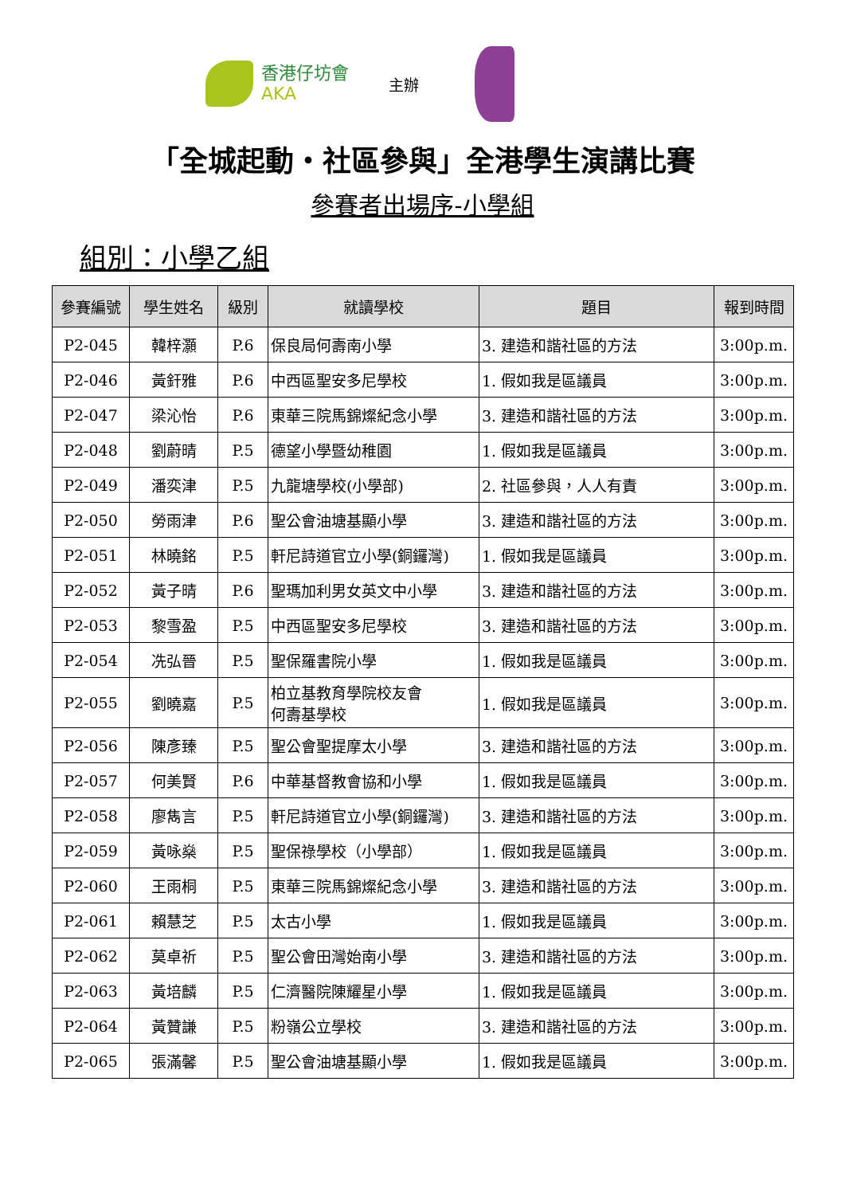香港仔坊會
AKA
主辦
「全城起動‧社區參與」全港學生演講比賽
參賽者出場序-小學組
組別：小學乙組
| 參賽編號 | 學生姓名 | 級別 | 就讀學校 | 題目 | 報到時間 |
| --- | --- | --- | --- | --- | --- |
| P2-045 | 韓梓灝 | P.6 | 保良局何壽南小學 | 3. 建造和諧社區的方法 | 3:00p.m. |
| P2-046 | 黃釬雅 | P.6 | 中西區聖安多尼學校 | 1. 假如我是區議員 | 3:00p.m. |
| P2-047 | 梁沁怡 | P.6 | 東華三院馬錦燦紀念小學 | 3. 建造和諧社區的方法 | 3:00p.m. |
| P2-048 | 劉蔚晴 | P.5 | 德望小學暨幼稚園 | 1. 假如我是區議員 | 3:00p.m. |
| P2-049 | 潘奕津 | P.5 | 九龍塘學校(小學部) | 2. 社區參與，人人有責 | 3:00p.m. |
| P2-050 | 勞雨津 | P.6 | 聖公會油塘基顯小學 | 3. 建造和諧社區的方法 | 3:00p.m. |
| P2-051 | 林曉銘 | P.5 | 軒尼詩道官立小學(銅鑼灣) | 1. 假如我是區議員 | 3:00p.m. |
| P2-052 | 黃子晴 | P.6 | 聖瑪加利男女英文中小學 | 3. 建造和諧社區的方法 | 3:00p.m. |
| P2-053 | 黎雪盈 | P.5 | 中西區聖安多尼學校 | 3. 建造和諧社區的方法 | 3:00p.m. |
| P2-054 | 冼弘晉 | P.5 | 聖保羅書院小學 | 1. 假如我是區議員 | 3:00p.m. |
| P2-055 | 劉曉嘉 | P.5 | 柏立基教育學院校友會 何壽基學校 | 1. 假如我是區議員 | 3:00p.m. |
| P2-056 | 陳彥臻 | P.5 | 聖公會聖提摩太小學 | 3. 建造和諧社區的方法 | 3:00p.m. |
| P2-057 | 何美賢 | P.6 | 中華基督教會協和小學 | 1. 假如我是區議員 | 3:00p.m. |
| P2-058 | 廖雋言 | P.5 | 軒尼詩道官立小學(銅鑼灣) | 3. 建造和諧社區的方法 | 3:00p.m. |
| P2-059 | 黃咏燊 | P.5 | 聖保祿學校（小學部） | 1. 假如我是區議員 | 3:00p.m. |
| P2-060 | 王雨桐 | P.5 | 東華三院馬錦燦紀念小學 | 3. 建造和諧社區的方法 | 3:00p.m. |
| P2-061 | 賴慧芝 | P.5 | 太古小學 | 1. 假如我是區議員 | 3:00p.m. |
| P2-062 | 莫卓祈 | P.5 | 聖公會田灣始南小學 | 3. 建造和諧社區的方法 | 3:00p.m. |
| P2-063 | 黃培麟 | P.5 | 仁濟醫院陳耀星小學 | 1. 假如我是區議員 | 3:00p.m. |
| P2-064 | 黃贊謙 | P.5 | 粉嶺公立學校 | 3. 建造和諧社區的方法 | 3:00p.m. |
| P2-065 | 張滿馨 | P.5 | 聖公會油塘基顯小學 | 1. 假如我是區議員 | 3:00p.m. |